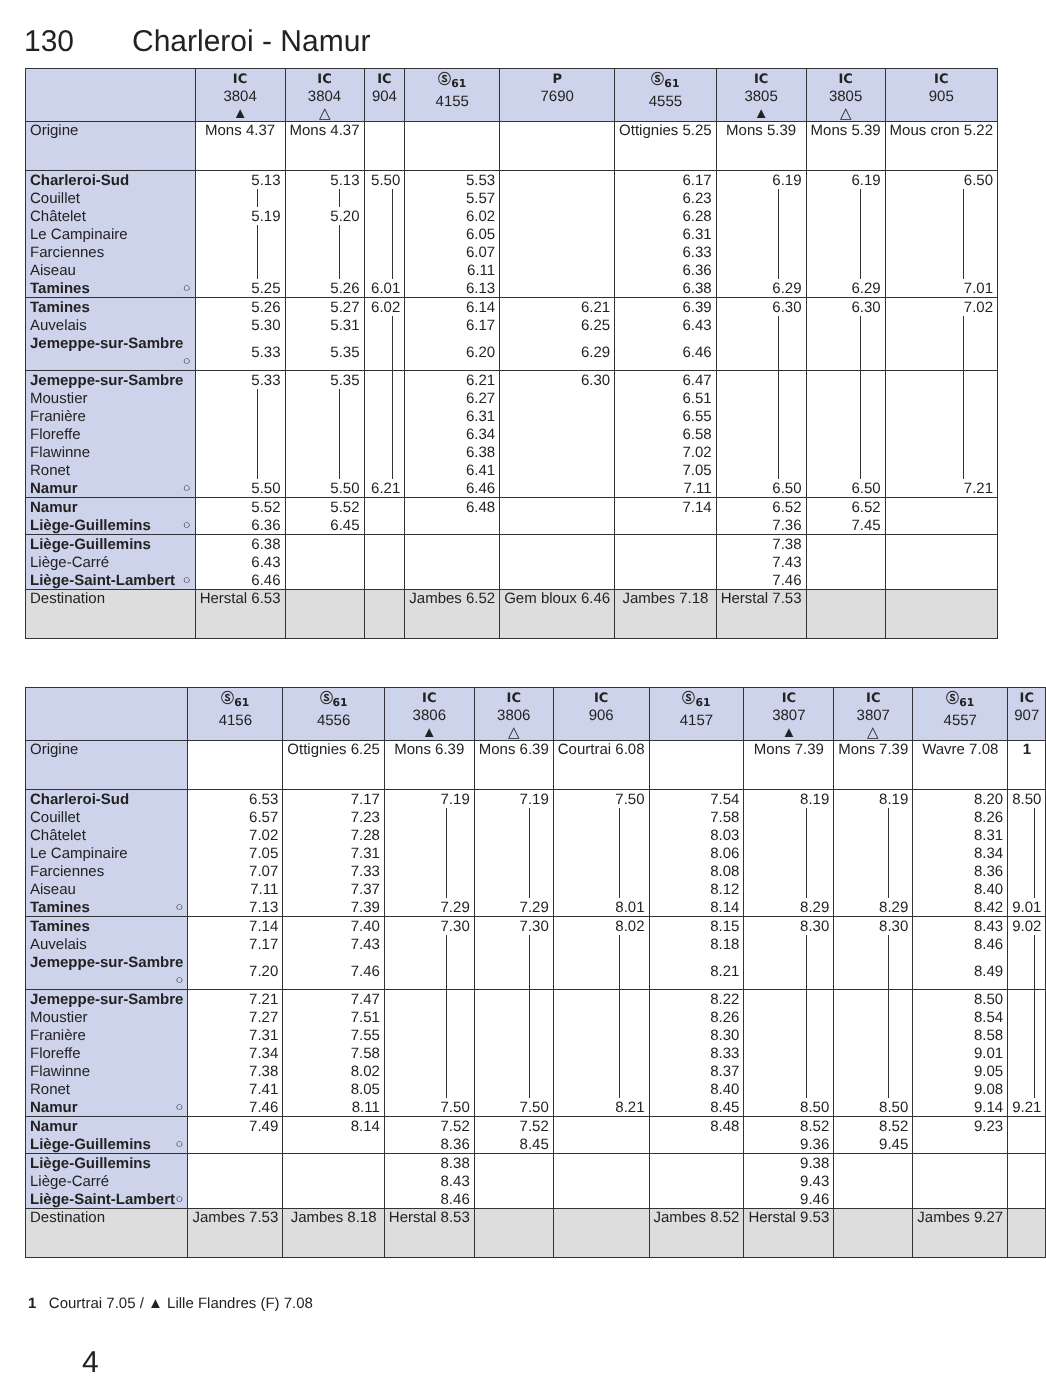130 Charleroi - Namur
| | IC 3804 ▲ | IC 3804 △ | IC 904 | Ⓢ<sub>61</sub> 4155 | P 7690 | Ⓢ<sub>61</sub> 4555 | IC 3805 ▲ | IC 3805 △ | IC 905 |
| --- | --- | --- | --- | --- | --- | --- | --- | --- | --- |
| Origine | Mons 4.37 | Mons 4.37 | | | | Ottignies 5.25 | Mons 5.39 | Mons 5.39 | Mous cron 5.22 |
| Charleroi-Sud | 5.13 | 5.13 | 5.50 | 5.53 | | 6.17 | 6.19 | 6.19 | 6.50 |
| Couillet | | | | 5.57 | | 6.23 | | | |
| Châtelet | 5.19 | 5.20 | | 6.02 | | 6.28 | | | |
| Le Campinaire | | | | 6.05 | | 6.31 | | | |
| Farciennes | | | | 6.07 | | 6.33 | | | |
| Aiseau | | | | 6.11 | | 6.36 | | | |
| Tamines ○ | 5.25 | 5.26 | 6.01 | 6.13 | | 6.38 | 6.29 | 6.29 | 7.01 |
| Tamines | 5.26 | 5.27 | 6.02 | 6.14 | 6.21 | 6.39 | 6.30 | 6.30 | 7.02 |
| Auvelais | 5.30 | 5.31 | | 6.17 | 6.25 | 6.43 | | | |
| Jemeppe-sur-Sambre ○ | 5.33 | 5.35 | | 6.20 | 6.29 | 6.46 | | | |
| Jemeppe-sur-Sambre | 5.33 | 5.35 | | 6.21 | 6.30 | 6.47 | | | |
| Moustier | | | | 6.27 | | 6.51 | | | |
| Franière | | | | 6.31 | | 6.55 | | | |
| Floreffe | | | | 6.34 | | 6.58 | | | |
| Flawinne | | | | 6.38 | | 7.02 | | | |
| Ronet | | | | 6.41 | | 7.05 | | | |
| Namur ○ | 5.50 | 5.50 | 6.21 | 6.46 | | 7.11 | 6.50 | 6.50 | 7.21 |
| Namur | 5.52 | 5.52 | | 6.48 | | 7.14 | 6.52 | 6.52 | |
| Liège-Guillemins ○ | 6.36 | 6.45 | | | | | 7.36 | 7.45 | |
| Liège-Guillemins | 6.38 | | | | | | 7.38 | | |
| Liège-Carré | 6.43 | | | | | | 7.43 | | |
| Liège-Saint-Lambert ○ | 6.46 | | | | | | 7.46 | | |
| Destination | Herstal 6.53 | | | Jambes 6.52 | Gem bloux 6.46 | Jambes 7.18 | Herstal 7.53 | | |
| | Ⓢ<sub>61</sub> 4156 | Ⓢ<sub>61</sub> 4556 | IC 3806 ▲ | IC 3806 △ | IC 906 | Ⓢ<sub>61</sub> 4157 | IC 3807 ▲ | IC 3807 △ | Ⓢ<sub>61</sub> 4557 | IC 907 |
| --- | --- | --- | --- | --- | --- | --- | --- | --- | --- | --- |
| Origine | | Ottignies 6.25 | Mons 6.39 | Mons 6.39 | Courtrai 6.08 | | Mons 7.39 | Mons 7.39 | Wavre 7.08 | 1 |
| Charleroi-Sud | 6.53 | 7.17 | 7.19 | 7.19 | 7.50 | 7.54 | 8.19 | 8.19 | 8.20 | 8.50 |
| Couillet | 6.57 | 7.23 | | | | 7.58 | | | 8.26 | |
| Châtelet | 7.02 | 7.28 | | | | 8.03 | | | 8.31 | |
| Le Campinaire | 7.05 | 7.31 | | | | 8.06 | | | 8.34 | |
| Farciennes | 7.07 | 7.33 | | | | 8.08 | | | 8.36 | |
| Aiseau | 7.11 | 7.37 | | | | 8.12 | | | 8.40 | |
| Tamines ○ | 7.13 | 7.39 | 7.29 | 7.29 | 8.01 | 8.14 | 8.29 | 8.29 | 8.42 | 9.01 |
| Tamines | 7.14 | 7.40 | 7.30 | 7.30 | 8.02 | 8.15 | 8.30 | 8.30 | 8.43 | 9.02 |
| Auvelais | 7.17 | 7.43 | | | | 8.18 | | | 8.46 | |
| Jemeppe-sur-Sambre ○ | 7.20 | 7.46 | | | | 8.21 | | | 8.49 | |
| Jemeppe-sur-Sambre | 7.21 | 7.47 | | | | 8.22 | | | 8.50 | |
| Moustier | 7.27 | 7.51 | | | | 8.26 | | | 8.54 | |
| Franière | 7.31 | 7.55 | | | | 8.30 | | | 8.58 | |
| Floreffe | 7.34 | 7.58 | | | | 8.33 | | | 9.01 | |
| Flawinne | 7.38 | 8.02 | | | | 8.37 | | | 9.05 | |
| Ronet | 7.41 | 8.05 | | | | 8.40 | | | 9.08 | |
| Namur ○ | 7.46 | 8.11 | 7.50 | 7.50 | 8.21 | 8.45 | 8.50 | 8.50 | 9.14 | 9.21 |
| Namur | 7.49 | 8.14 | 7.52 | 7.52 | | 8.48 | 8.52 | 8.52 | 9.23 | |
| Liège-Guillemins ○ | | | 8.36 | 8.45 | | | 9.36 | 9.45 | | |
| Liège-Guillemins | | | 8.38 | | | | 9.38 | | | |
| Liège-Carré | | | 8.43 | | | | 9.43 | | | |
| Liège-Saint-Lambert ○ | | | 8.46 | | | | 9.46 | | | |
| Destination | Jambes 7.53 | Jambes 8.18 | Herstal 8.53 | | | Jambes 8.52 | Herstal 9.53 | | Jambes 9.27 | |
1 Courtrai 7.05 / ▲ Lille Flandres (F) 7.08
4